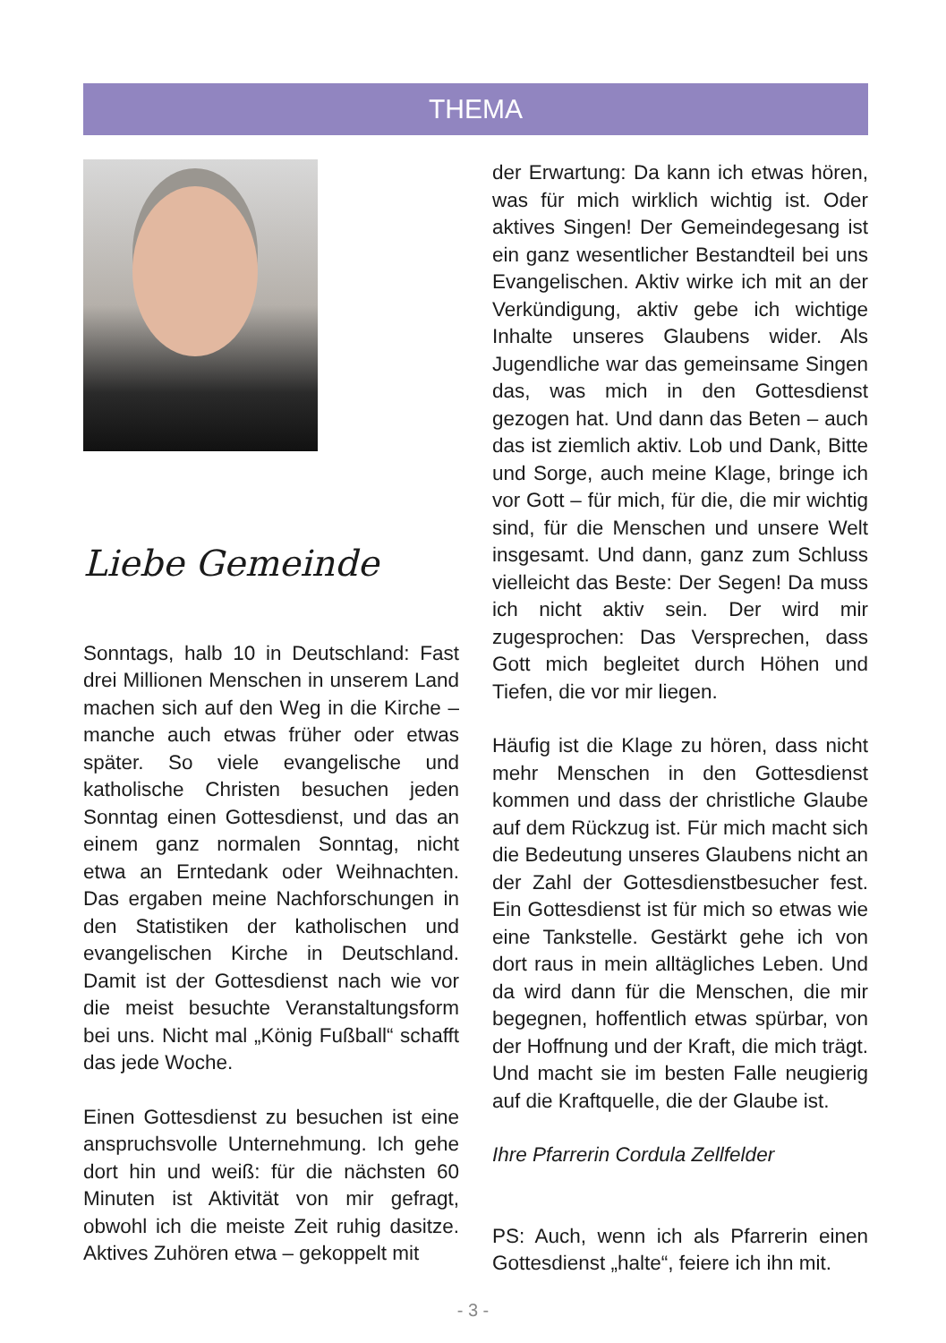THEMA
Liebe Gemeinde
Sonntags, halb 10 in Deutschland: Fast drei Millionen Menschen in unserem Land machen sich auf den Weg in die Kirche – manche auch etwas früher oder etwas später. So viele evangelische und katholische Christen besuchen jeden Sonntag einen Gottesdienst, und das an einem ganz normalen Sonntag, nicht etwa an Erntedank oder Weihnachten. Das ergaben meine Nachforschungen in den Statistiken der katholischen und evangelischen Kirche in Deutschland. Damit ist der Gottesdienst nach wie vor die meist besuchte Veranstaltungsform bei uns. Nicht mal „König Fußball“ schafft das jede Woche.
Einen Gottesdienst zu besuchen ist eine anspruchsvolle Unternehmung. Ich gehe dort hin und weiß: für die nächsten 60 Minuten ist Aktivität von mir gefragt, obwohl ich die meiste Zeit ruhig dasitze. Aktives Zuhören etwa – gekoppelt mit
der Erwartung: Da kann ich etwas hören, was für mich wirklich wichtig ist. Oder aktives Singen! Der Gemeindegesang ist ein ganz wesentlicher Bestandteil bei uns Evangelischen. Aktiv wirke ich mit an der Verkündigung, aktiv gebe ich wichtige Inhalte unseres Glaubens wider. Als Jugendliche war das gemeinsame Singen das, was mich in den Gottesdienst gezogen hat. Und dann das Beten – auch das ist ziemlich aktiv. Lob und Dank, Bitte und Sorge, auch meine Klage, bringe ich vor Gott – für mich, für die, die mir wichtig sind, für die Menschen und unsere Welt insgesamt. Und dann, ganz zum Schluss vielleicht das Beste: Der Segen! Da muss ich nicht aktiv sein. Der wird mir zugesprochen: Das Versprechen, dass Gott mich begleitet durch Höhen und Tiefen, die vor mir liegen.
Häufig ist die Klage zu hören, dass nicht mehr Menschen in den Gottesdienst kommen und dass der christliche Glaube auf dem Rückzug ist. Für mich macht sich die Bedeutung unseres Glaubens nicht an der Zahl der Gottesdienstbesucher fest. Ein Gottesdienst ist für mich so etwas wie eine Tankstelle. Gestärkt gehe ich von dort raus in mein alltägliches Leben. Und da wird dann für die Menschen, die mir begegnen, hoffentlich etwas spürbar, von der Hoffnung und der Kraft, die mich trägt. Und macht sie im besten Falle neugierig auf die Kraftquelle, die der Glaube ist.
Ihre Pfarrerin Cordula Zellfelder
PS: Auch, wenn ich als Pfarrerin einen Gottesdienst „halte“, feiere ich ihn mit.
- 3 -